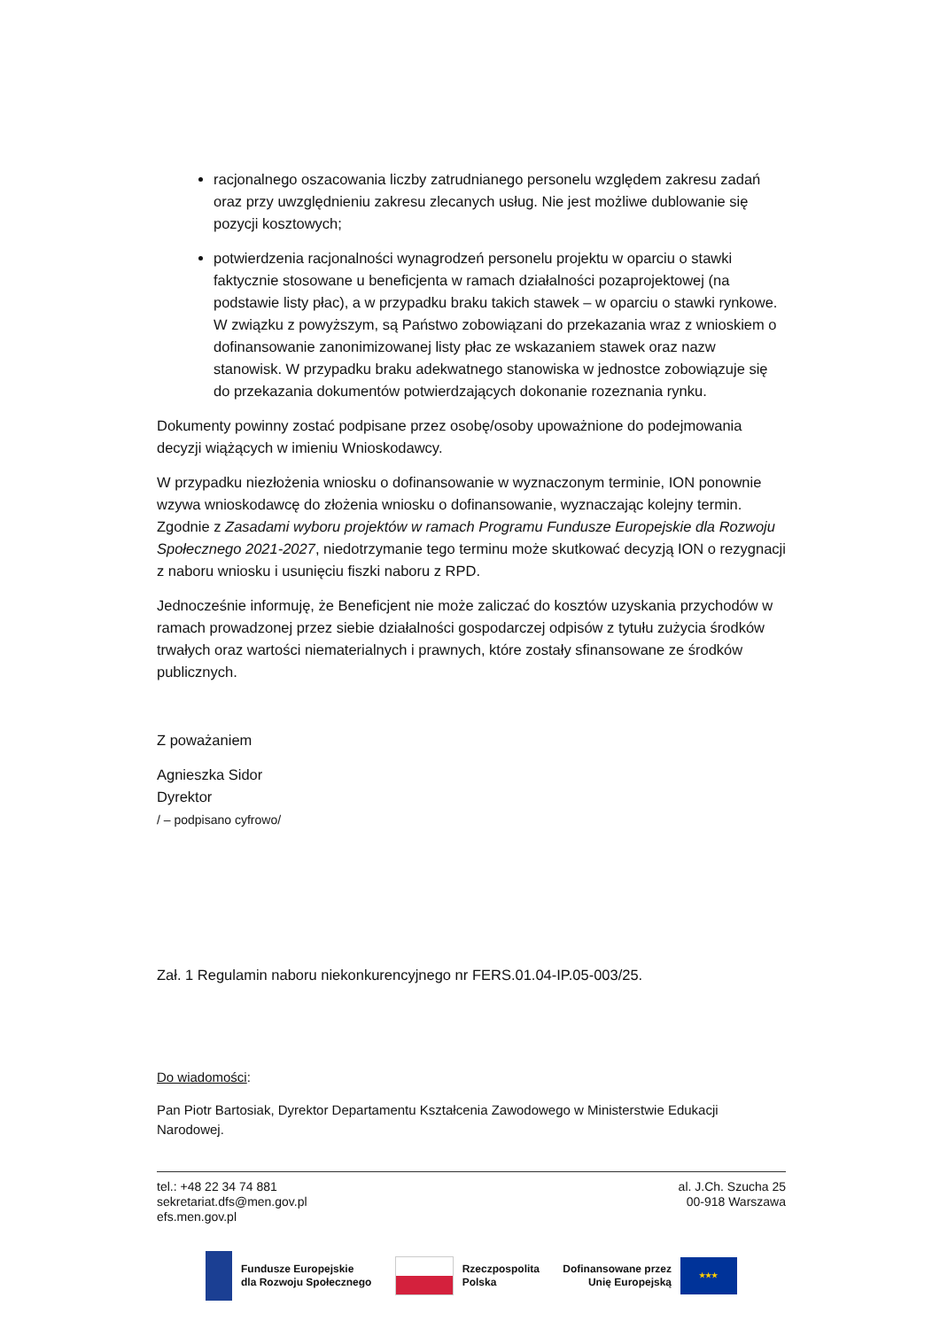racjonalnego oszacowania liczby zatrudnianego personelu względem zakresu zadań oraz przy uwzględnieniu zakresu zlecanych usług. Nie jest możliwe dublowanie się pozycji kosztowych;
potwierdzenia racjonalności wynagrodzeń personelu projektu w oparciu o stawki faktycznie stosowane u beneficjenta w ramach działalności pozaprojektowej (na podstawie listy płac), a w przypadku braku takich stawek – w oparciu o stawki rynkowe. W związku z powyższym, są Państwo zobowiązani do przekazania wraz z wnioskiem o dofinansowanie zanonimizowanej listy płac ze wskazaniem stawek oraz nazw stanowisk. W przypadku braku adekwatnego stanowiska w jednostce zobowiązuje się do przekazania dokumentów potwierdzających dokonanie rozeznania rynku.
Dokumenty powinny zostać podpisane przez osobę/osoby upoważnione do podejmowania decyzji wiążących w imieniu Wnioskodawcy.
W przypadku niezłożenia wniosku o dofinansowanie w wyznaczonym terminie, ION ponownie wzywa wnioskodawcę do złożenia wniosku o dofinansowanie, wyznaczając kolejny termin. Zgodnie z Zasadami wyboru projektów w ramach Programu Fundusze Europejskie dla Rozwoju Społecznego 2021-2027, niedotrzymanie tego terminu może skutkować decyzją ION o rezygnacji z naboru wniosku i usunięciu fiszki naboru z RPD.
Jednocześnie informuję, że Beneficjent nie może zaliczać do kosztów uzyskania przychodów w ramach prowadzonej przez siebie działalności gospodarczej odpisów z tytułu zużycia środków trwałych oraz wartości niematerialnych i prawnych, które zostały sfinansowane ze środków publicznych.
Z poważaniem
Agnieszka Sidor
Dyrektor
/ – podpisano cyfrowo/
Zał. 1 Regulamin naboru niekonkurencyjnego nr FERS.01.04-IP.05-003/25.
Do wiadomości:
Pan Piotr Bartosiak, Dyrektor Departamentu Kształcenia Zawodowego w Ministerstwie Edukacji Narodowej.
tel.: +48 22 34 74 881
sekretariat.dfs@men.gov.pl
efs.men.gov.pl
al. J.Ch. Szucha 25
00-918 Warszawa
Fundusze Europejskie
dla Rozwoju Społecznego
Rzeczpospolita
Polska
Dofinansowane przez
Unię Europejską
★★★